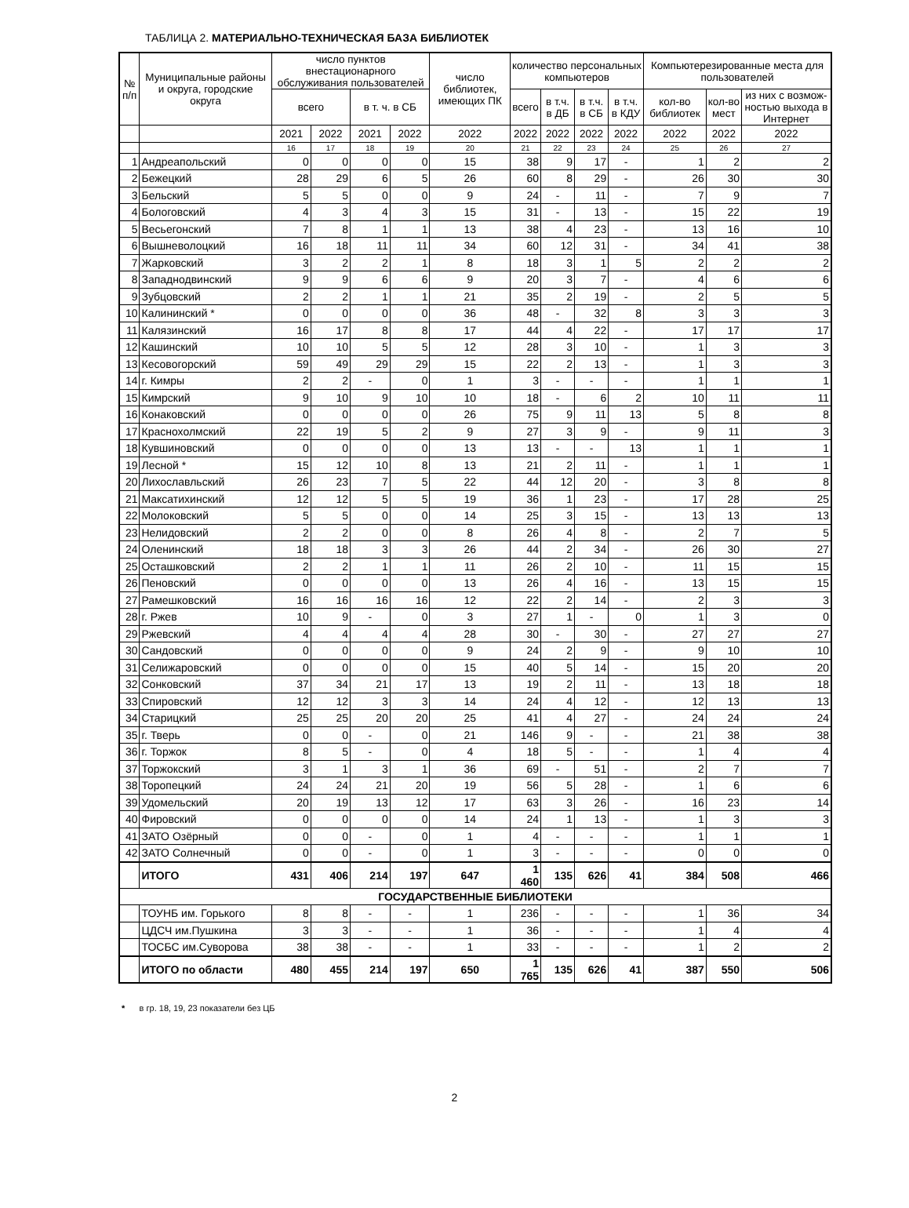ТАБЛИЦА 2. МАТЕРИАЛЬНО-ТЕХНИЧЕСКАЯ БАЗА БИБЛИОТЕК
| № п/п | Муниципальные районы и округа, городские округа | число пунктов внестационарного обслуживания пользователей | | | | число библиотек, имеющих ПК | количество персональных компьютеров | | | | Компьютерезированные места для пользователей | | |
| --- | --- | --- | --- | --- | --- | --- | --- | --- | --- | --- | --- | --- | --- |
| | | всего | | в т. ч. в СБ | | | всего | в т.ч. в ДБ | в т.ч. в СБ | в т.ч. в КДУ | кол-во библиотек | кол-во мест | из них с возмож-ностью выхода в Интернет |
| | | 2021 | 2022 | 2021 | 2022 | 2022 | 2022 | 2022 | 2022 | 2022 | 2022 | 2022 | 2022 |
| | | 16 | 17 | 18 | 19 | 20 | 21 | 22 | 23 | 24 | 25 | 26 | 27 |
| 1 | Андреапольский | 0 | 0 | 0 | 0 | 15 | 38 | 9 | 17 | - | 1 | 2 | 2 |
| 2 | Бежецкий | 28 | 29 | 6 | 5 | 26 | 60 | 8 | 29 | - | 26 | 30 | 30 |
| 3 | Бельский | 5 | 5 | 0 | 0 | 9 | 24 | - | 11 | - | 7 | 9 | 7 |
| 4 | Бологовский | 4 | 3 | 4 | 3 | 15 | 31 | - | 13 | - | 15 | 22 | 19 |
| 5 | Весьегонский | 7 | 8 | 1 | 1 | 13 | 38 | 4 | 23 | - | 13 | 16 | 10 |
| 6 | Вышневолоцкий | 16 | 18 | 11 | 11 | 34 | 60 | 12 | 31 | - | 34 | 41 | 38 |
| 7 | Жарковский | 3 | 2 | 2 | 1 | 8 | 18 | 3 | 1 | 5 | 2 | 2 | 2 |
| 8 | Западнодвинский | 9 | 9 | 6 | 6 | 9 | 20 | 3 | 7 | - | 4 | 6 | 6 |
| 9 | Зубцовский | 2 | 2 | 1 | 1 | 21 | 35 | 2 | 19 | - | 2 | 5 | 5 |
| 10 | Калининский * | 0 | 0 | 0 | 0 | 36 | 48 | - | 32 | 8 | 3 | 3 | 3 |
| 11 | Калязинский | 16 | 17 | 8 | 8 | 17 | 44 | 4 | 22 | - | 17 | 17 | 17 |
| 12 | Кашинский | 10 | 10 | 5 | 5 | 12 | 28 | 3 | 10 | - | 1 | 3 | 3 |
| 13 | Кесовогорский | 59 | 49 | 29 | 29 | 15 | 22 | 2 | 13 | - | 1 | 3 | 3 |
| 14 | г. Кимры | 2 | 2 | - | 0 | 1 | 3 | - | - | - | 1 | 1 | 1 |
| 15 | Кимрский | 9 | 10 | 9 | 10 | 10 | 18 | - | 6 | 2 | 10 | 11 | 11 |
| 16 | Конаковский | 0 | 0 | 0 | 0 | 26 | 75 | 9 | 11 | 13 | 5 | 8 | 8 |
| 17 | Краснохолмский | 22 | 19 | 5 | 2 | 9 | 27 | 3 | 9 | - | 9 | 11 | 3 |
| 18 | Кувшиновский | 0 | 0 | 0 | 0 | 13 | 13 | - | - | 13 | 1 | 1 | 1 |
| 19 | Лесной * | 15 | 12 | 10 | 8 | 13 | 21 | 2 | 11 | - | 1 | 1 | 1 |
| 20 | Лихославльский | 26 | 23 | 7 | 5 | 22 | 44 | 12 | 20 | - | 3 | 8 | 8 |
| 21 | Максатихинский | 12 | 12 | 5 | 5 | 19 | 36 | 1 | 23 | - | 17 | 28 | 25 |
| 22 | Молоковский | 5 | 5 | 0 | 0 | 14 | 25 | 3 | 15 | - | 13 | 13 | 13 |
| 23 | Нелидовский | 2 | 2 | 0 | 0 | 8 | 26 | 4 | 8 | - | 2 | 7 | 5 |
| 24 | Оленинский | 18 | 18 | 3 | 3 | 26 | 44 | 2 | 34 | - | 26 | 30 | 27 |
| 25 | Осташковский | 2 | 2 | 1 | 1 | 11 | 26 | 2 | 10 | - | 11 | 15 | 15 |
| 26 | Пеновский | 0 | 0 | 0 | 0 | 13 | 26 | 4 | 16 | - | 13 | 15 | 15 |
| 27 | Рамешковский | 16 | 16 | 16 | 16 | 12 | 22 | 2 | 14 | - | 2 | 3 | 3 |
| 28 | г. Ржев | 10 | 9 | - | 0 | 3 | 27 | 1 | - | 0 | 1 | 3 | 0 |
| 29 | Ржевский | 4 | 4 | 4 | 4 | 28 | 30 | - | 30 | - | 27 | 27 | 27 |
| 30 | Сандовский | 0 | 0 | 0 | 0 | 9 | 24 | 2 | 9 | - | 9 | 10 | 10 |
| 31 | Селижаровский | 0 | 0 | 0 | 0 | 15 | 40 | 5 | 14 | - | 15 | 20 | 20 |
| 32 | Сонковский | 37 | 34 | 21 | 17 | 13 | 19 | 2 | 11 | - | 13 | 18 | 18 |
| 33 | Спировский | 12 | 12 | 3 | 3 | 14 | 24 | 4 | 12 | - | 12 | 13 | 13 |
| 34 | Старицкий | 25 | 25 | 20 | 20 | 25 | 41 | 4 | 27 | - | 24 | 24 | 24 |
| 35 | г. Тверь | 0 | 0 | - | 0 | 21 | 146 | 9 | - | - | 21 | 38 | 38 |
| 36 | г. Торжок | 8 | 5 | - | 0 | 4 | 18 | 5 | - | - | 1 | 4 | 4 |
| 37 | Торжокский | 3 | 1 | 3 | 1 | 36 | 69 | - | 51 | - | 2 | 7 | 7 |
| 38 | Торопецкий | 24 | 24 | 21 | 20 | 19 | 56 | 5 | 28 | - | 1 | 6 | 6 |
| 39 | Удомельский | 20 | 19 | 13 | 12 | 17 | 63 | 3 | 26 | - | 16 | 23 | 14 |
| 40 | Фировский | 0 | 0 | 0 | 0 | 14 | 24 | 1 | 13 | - | 1 | 3 | 3 |
| 41 | ЗАТО Озёрный | 0 | 0 | - | 0 | 1 | 4 | - | - | - | 1 | 1 | 1 |
| 42 | ЗАТО Солнечный | 0 | 0 | - | 0 | 1 | 3 | - | - | - | 0 | 0 | 0 |
| | ИТОГО | 431 | 406 | 214 | 197 | 647 | 1 460 | 135 | 626 | 41 | 384 | 508 | 466 |
| ГОСУДАРСТВЕННЫЕ БИБЛИОТЕКИ | | | | | | | | | | | | | |
| | ТОУНБ им. Горького | 8 | 8 | - | - | 1 | 236 | - | - | - | 1 | 36 | 34 |
| | ЦДСЧ им.Пушкина | 3 | 3 | - | - | 1 | 36 | - | - | - | 1 | 4 | 4 |
| | ТОСБС им.Суворова | 38 | 38 | - | - | 1 | 33 | - | - | - | 1 | 2 | 2 |
| | ИТОГО по области | 480 | 455 | 214 | 197 | 650 | 1 765 | 135 | 626 | 41 | 387 | 550 | 506 |
* в гр. 18, 19, 23 показатели без ЦБ
2